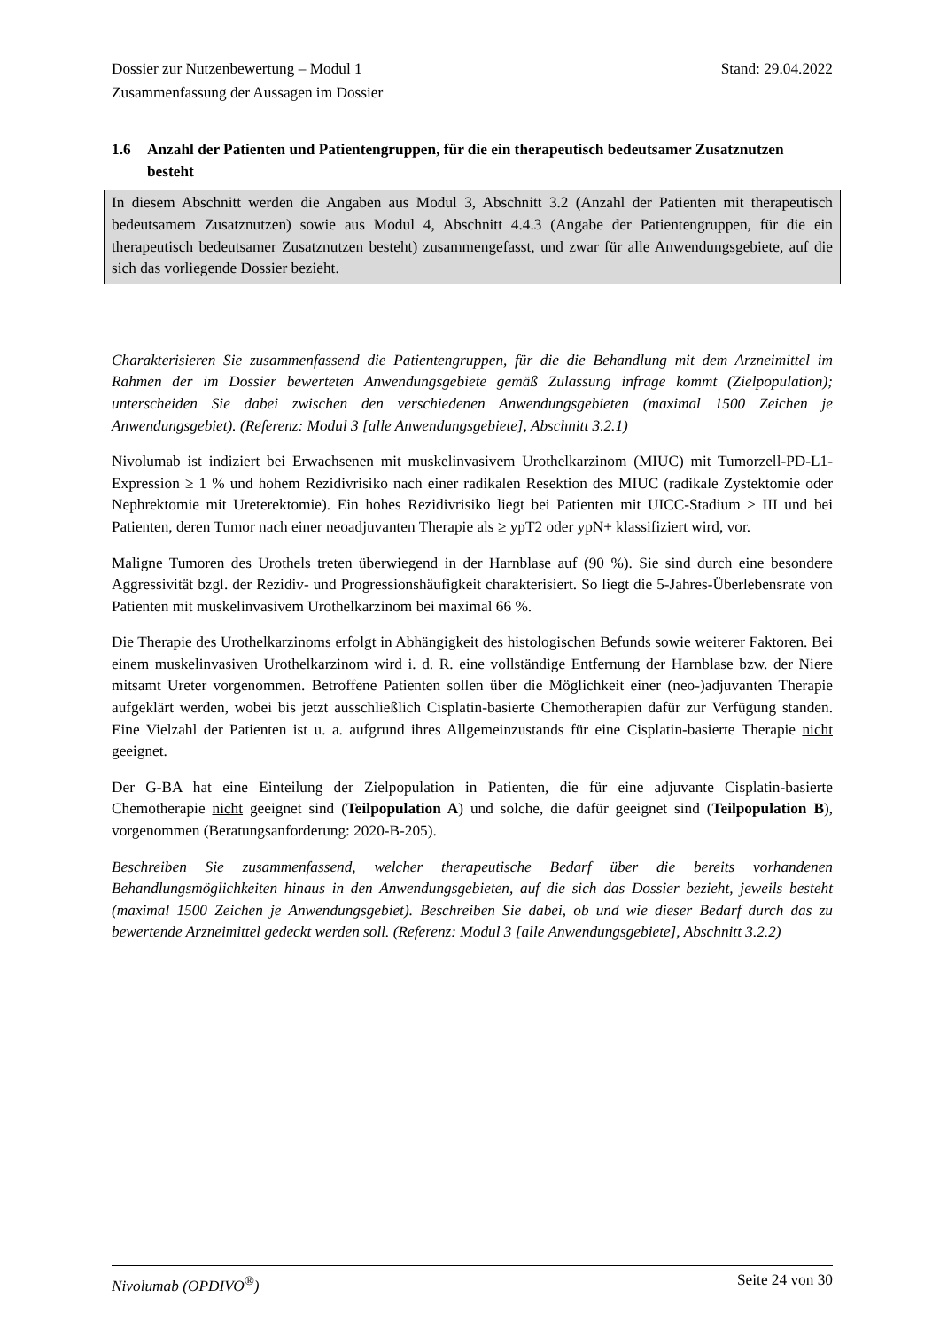Dossier zur Nutzenbewertung – Modul 1 Stand: 29.04.2022
Zusammenfassung der Aussagen im Dossier
1.6 Anzahl der Patienten und Patientengruppen, für die ein therapeutisch bedeutsamer Zusatznutzen besteht
In diesem Abschnitt werden die Angaben aus Modul 3, Abschnitt 3.2 (Anzahl der Patienten mit therapeutisch bedeutsamem Zusatznutzen) sowie aus Modul 4, Abschnitt 4.4.3 (Angabe der Patientengruppen, für die ein therapeutisch bedeutsamer Zusatznutzen besteht) zusammengefasst, und zwar für alle Anwendungsgebiete, auf die sich das vorliegende Dossier bezieht.
Charakterisieren Sie zusammenfassend die Patientengruppen, für die die Behandlung mit dem Arzneimittel im Rahmen der im Dossier bewerteten Anwendungsgebiete gemäß Zulassung infrage kommt (Zielpopulation); unterscheiden Sie dabei zwischen den verschiedenen Anwendungsgebieten (maximal 1500 Zeichen je Anwendungsgebiet). (Referenz: Modul 3 [alle Anwendungsgebiete], Abschnitt 3.2.1)
Nivolumab ist indiziert bei Erwachsenen mit muskelinvasivem Urothelkarzinom (MIUC) mit Tumorzell-PD-L1-Expression ≥ 1 % und hohem Rezidivrisiko nach einer radikalen Resektion des MIUC (radikale Zystektomie oder Nephrektomie mit Ureterektomie). Ein hohes Rezidivrisiko liegt bei Patienten mit UICC-Stadium ≥ III und bei Patienten, deren Tumor nach einer neoadjuvanten Therapie als ≥ ypT2 oder ypN+ klassifiziert wird, vor.
Maligne Tumoren des Urothels treten überwiegend in der Harnblase auf (90 %). Sie sind durch eine besondere Aggressivität bzgl. der Rezidiv- und Progressionshäufigkeit charakterisiert. So liegt die 5-Jahres-Überlebensrate von Patienten mit muskelinvasivem Urothelkarzinom bei maximal 66 %.
Die Therapie des Urothelkarzinoms erfolgt in Abhängigkeit des histologischen Befunds sowie weiterer Faktoren. Bei einem muskelinvasiven Urothelkarzinom wird i. d. R. eine vollständige Entfernung der Harnblase bzw. der Niere mitsamt Ureter vorgenommen. Betroffene Patienten sollen über die Möglichkeit einer (neo-)adjuvanten Therapie aufgeklärt werden, wobei bis jetzt ausschließlich Cisplatin-basierte Chemotherapien dafür zur Verfügung standen. Eine Vielzahl der Patienten ist u. a. aufgrund ihres Allgemeinzustands für eine Cisplatin-basierte Therapie nicht geeignet.
Der G-BA hat eine Einteilung der Zielpopulation in Patienten, die für eine adjuvante Cisplatin-basierte Chemotherapie nicht geeignet sind (Teilpopulation A) und solche, die dafür geeignet sind (Teilpopulation B), vorgenommen (Beratungsanforderung: 2020-B-205).
Beschreiben Sie zusammenfassend, welcher therapeutische Bedarf über die bereits vorhandenen Behandlungsmöglichkeiten hinaus in den Anwendungsgebieten, auf die sich das Dossier bezieht, jeweils besteht (maximal 1500 Zeichen je Anwendungsgebiet). Beschreiben Sie dabei, ob und wie dieser Bedarf durch das zu bewertende Arzneimittel gedeckt werden soll. (Referenz: Modul 3 [alle Anwendungsgebiete], Abschnitt 3.2.2)
Nivolumab (OPDIVO<sup>®</sup>) Seite 24 von 30